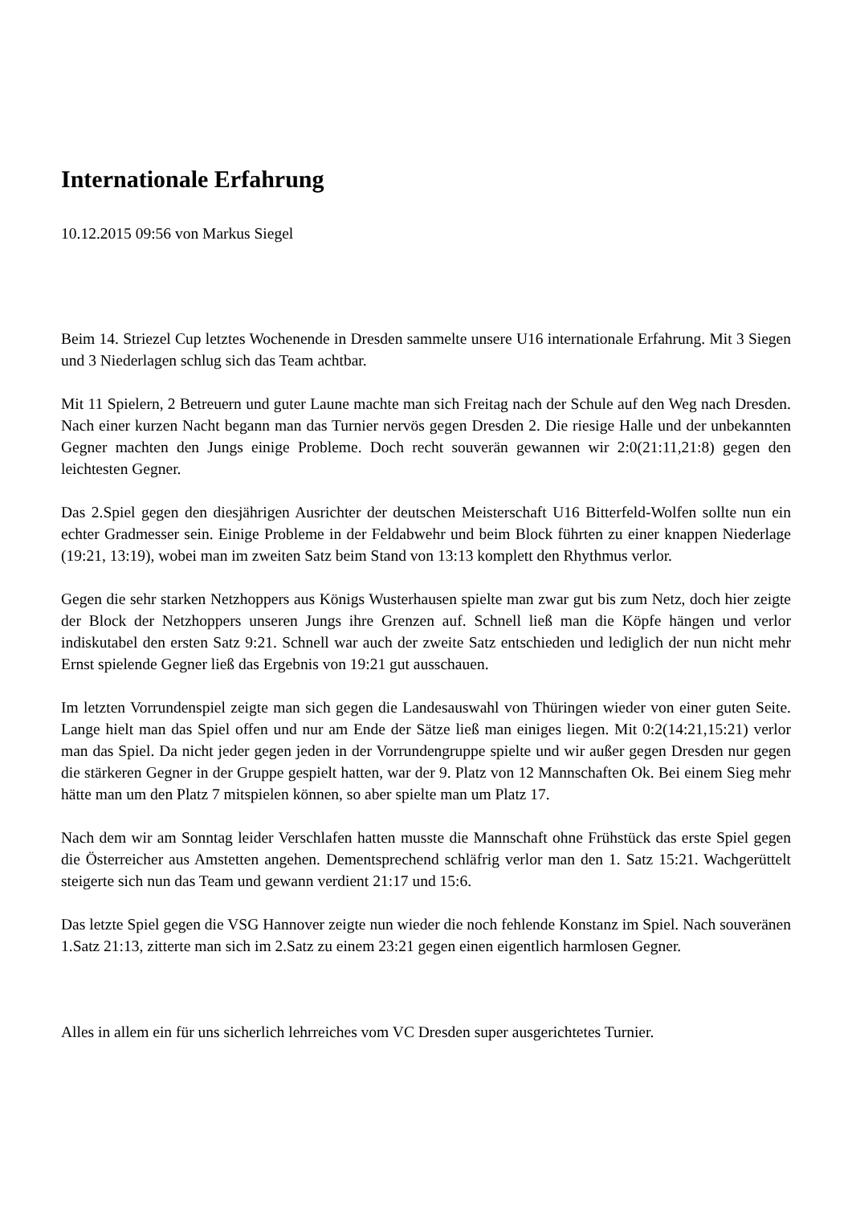Internationale Erfahrung
10.12.2015 09:56 von Markus Siegel
Beim 14. Striezel Cup letztes Wochenende in Dresden sammelte unsere U16 internationale Erfahrung. Mit 3 Siegen und 3 Niederlagen schlug sich das Team achtbar.
Mit 11 Spielern, 2 Betreuern und guter Laune machte man sich Freitag nach der Schule auf den Weg nach Dresden. Nach einer kurzen Nacht begann man das Turnier nervös gegen Dresden 2. Die riesige Halle und der unbekannten Gegner machten den Jungs einige Probleme. Doch recht souverän gewannen wir 2:0(21:11,21:8) gegen den leichtesten Gegner.
Das 2.Spiel gegen den diesjährigen Ausrichter der deutschen Meisterschaft U16 Bitterfeld-Wolfen sollte nun ein echter Gradmesser sein. Einige Probleme in der Feldabwehr und beim Block führten zu einer knappen Niederlage (19:21, 13:19), wobei man im zweiten Satz beim Stand von 13:13 komplett den Rhythmus verlor.
Gegen die sehr starken Netzhoppers aus Königs Wusterhausen spielte man zwar gut bis zum Netz, doch hier zeigte der Block der Netzhoppers unseren Jungs ihre Grenzen auf. Schnell ließ man die Köpfe hängen und verlor indiskutabel den ersten Satz 9:21. Schnell war auch der zweite Satz entschieden und lediglich der nun nicht mehr Ernst spielende Gegner ließ das Ergebnis von 19:21 gut ausschauen.
Im letzten Vorrundenspiel zeigte man sich gegen die Landesauswahl von Thüringen wieder von einer guten Seite. Lange hielt man das Spiel offen und nur am Ende der Sätze ließ man einiges liegen. Mit 0:2(14:21,15:21) verlor man das Spiel. Da nicht jeder gegen jeden in der Vorrundengruppe spielte und wir außer gegen Dresden nur gegen die stärkeren Gegner in der Gruppe gespielt hatten, war der 9. Platz von 12 Mannschaften Ok. Bei einem Sieg mehr hätte man um den Platz 7 mitspielen können, so aber spielte man um Platz 17.
Nach dem wir am Sonntag leider Verschlafen hatten musste die Mannschaft ohne Frühstück das erste Spiel gegen die Österreicher aus Amstetten angehen. Dementsprechend schläfrig verlor man den 1. Satz 15:21. Wachgerüttelt steigerte sich nun das Team und gewann verdient 21:17 und 15:6.
Das letzte Spiel gegen die VSG Hannover zeigte nun wieder die noch fehlende Konstanz im Spiel. Nach souveränen 1.Satz 21:13, zitterte man sich im 2.Satz zu einem 23:21 gegen einen eigentlich harmlosen Gegner.
Alles in allem ein für uns sicherlich lehrreiches vom VC Dresden super ausgerichtetes Turnier.